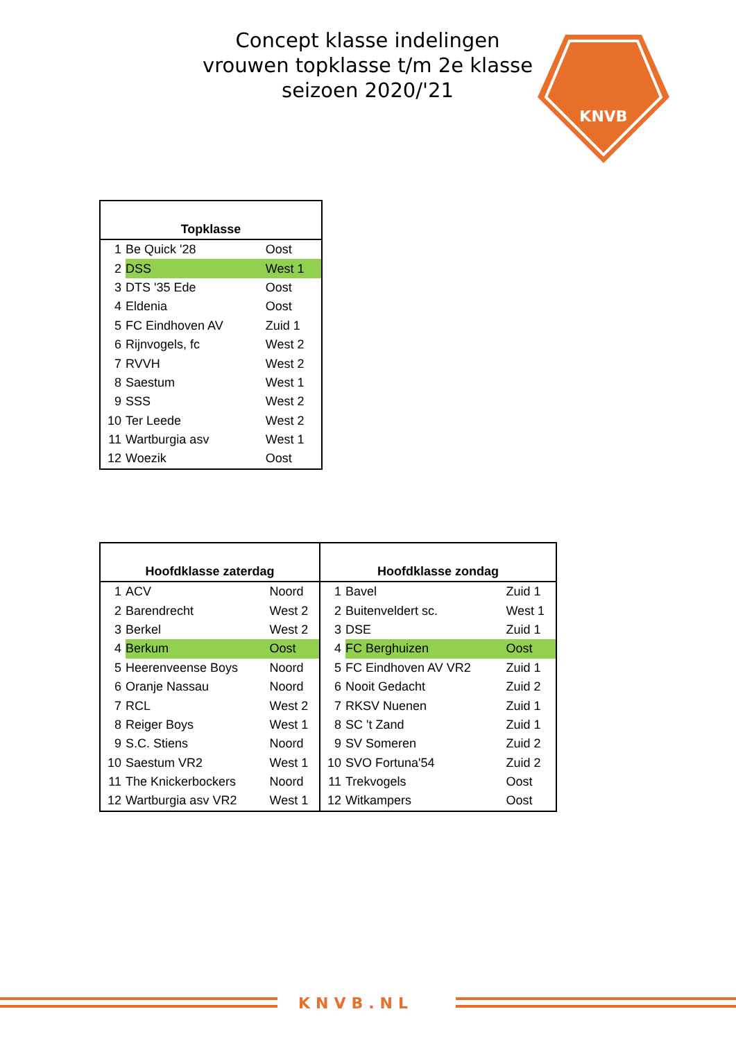Concept klasse indelingen
vrouwen topklasse t/m 2e klasse
seizoen 2020/'21
KNVB
| Topklasse | | |
| --- | --- | --- |
| 1 | Be Quick '28 | Oost |
| 2 | DSS | West 1 |
| 3 | DTS '35 Ede | Oost |
| 4 | Eldenia | Oost |
| 5 | FC Eindhoven AV | Zuid 1 |
| 6 | Rijnvogels, fc | West 2 |
| 7 | RVVH | West 2 |
| 8 | Saestum | West 1 |
| 9 | SSS | West 2 |
| 10 | Ter Leede | West 2 |
| 11 | Wartburgia asv | West 1 |
| 12 | Woezik | Oost |
| Hoofdklasse zaterdag | | | Hoofdklasse zondag | | |
| --- | --- | --- | --- | --- | --- |
| 1 | ACV | Noord | 1 | Bavel | Zuid 1 |
| 2 | Barendrecht | West 2 | 2 | Buitenveldert sc. | West 1 |
| 3 | Berkel | West 2 | 3 | DSE | Zuid 1 |
| 4 | Berkum | Oost | 4 | FC Berghuizen | Oost |
| 5 | Heerenveense Boys | Noord | 5 | FC Eindhoven AV VR2 | Zuid 1 |
| 6 | Oranje Nassau | Noord | 6 | Nooit Gedacht | Zuid 2 |
| 7 | RCL | West 2 | 7 | RKSV Nuenen | Zuid 1 |
| 8 | Reiger Boys | West 1 | 8 | SC 't Zand | Zuid 1 |
| 9 | S.C. Stiens | Noord | 9 | SV Someren | Zuid 2 |
| 10 | Saestum VR2 | West 1 | 10 | SVO Fortuna'54 | Zuid 2 |
| 11 | The Knickerbockers | Noord | 11 | Trekvogels | Oost |
| 12 | Wartburgia asv VR2 | West 1 | 12 | Witkampers | Oost |
KNVB.NL